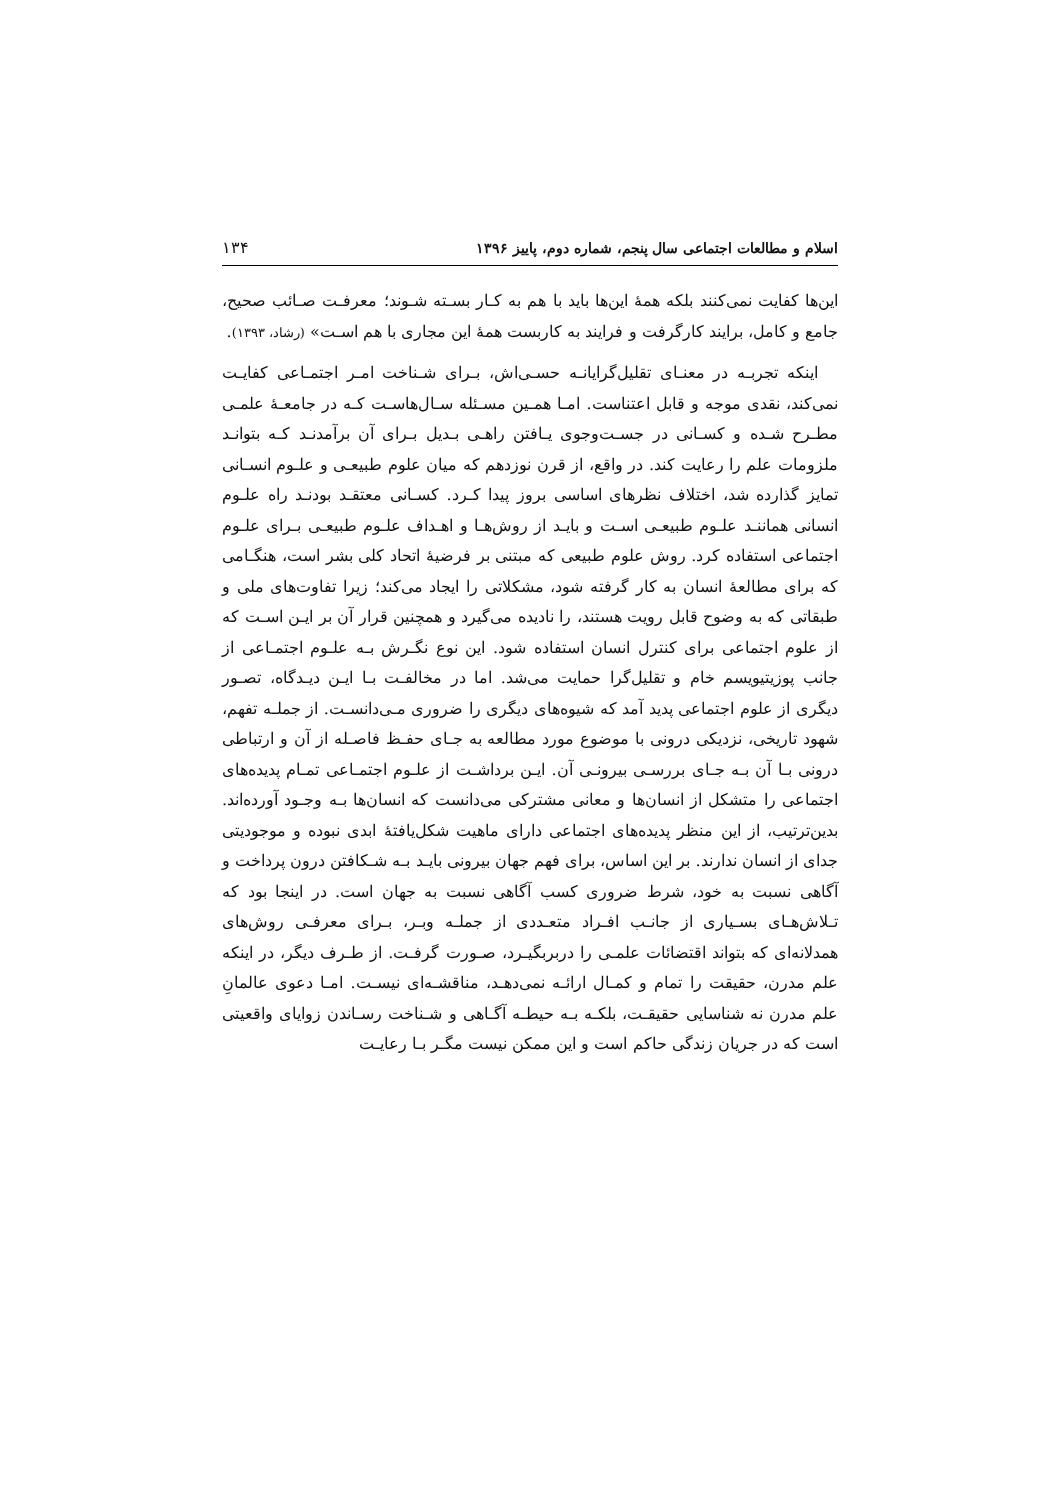اسلام و مطالعات اجتماعی سال پنجم، شماره دوم، پاییز ۱۳۹۶ ۱۳۴
این‌ها کفایت نمی‌کنند بلکه همهٔ این‌ها باید با هم به کـار بسـته شـوند؛ معرفـت صـائب صحیح، جامع و کامل، برایند کارگرفت و فرایند به کاربست همهٔ این مجاری با هم اسـت» (رشاد، ۱۳۹۳).
اینکه تجربـه در معنـای تقلیل‌گرایانـه حسـی‌اش، بـرای شـناخت امـر اجتمـاعی کفایـت نمی‌کند، نقدی موجه و قابل اعتناست. امـا همـین مسـئله سـال‌هاسـت کـه در جامعـهٔ علمـی مطـرح شـده و کسـانی در جسـت‌وجوی یـافتن راهـی بـدیل بـرای آن برآمدنـد کـه بتوانـد ملزومات علم را رعایت کند. در واقع، از قرن نوزدهم که میان علوم طبیعـی و علـوم انسـانی تمایز گذارده شد، اختلاف نظرهای اساسی بروز پیدا کـرد. کسـانی معتقـد بودنـد راه علـوم انسانی هماننـد علـوم طبیعـی اسـت و بایـد از روش‌هـا و اهـداف علـوم طبیعـی بـرای علـوم اجتماعی استفاده کرد. روش علوم طبیعی که مبتنی بر فرضیهٔ اتحاد کلی بشر است، هنگـامی که برای مطالعهٔ انسان به کار گرفته شود، مشکلاتی را ایجاد می‌کند؛ زیرا تفاوت‌های ملی و طبقاتی که به وضوح قابل رویت هستند، را نادیده می‌گیرد و همچنین قرار آن بر ایـن اسـت که از علوم اجتماعی برای کنترل انسان استفاده شود. این نوع نگـرش بـه علـوم اجتمـاعی از جانب پوزیتیویسم خام و تقلیل‌گرا حمایت می‌شد. اما در مخالفـت بـا ایـن دیـدگاه، تصـور دیگری از علوم اجتماعی پدید آمد که شیوه‌های دیگری را ضروری مـی‌دانسـت. از جملـه تفهم، شهود تاریخی، نزدیکی درونی با موضوع مورد مطالعه به جـای حفـظ فاصـله از آن و ارتباطی درونی بـا آن بـه جـای بررسـی بیرونـی آن. ایـن برداشـت از علـوم اجتمـاعی تمـام پدیده‌های اجتماعی را متشکل از انسان‌ها و معانی مشترکی می‌دانست که انسان‌ها بـه وجـود آورده‌اند. بدین‌ترتیب، از این منظر پدیده‌های اجتماعی دارای ماهیت شکل‌یافتهٔ ابدی نبوده و موجودیتی جدای از انسان ندارند. بر این اساس، برای فهم جهان بیرونی بایـد بـه شـکافتن درون پرداخت و آگاهی نسبت به خود، شرط ضروری کسب آگاهی نسبت به جهان است. در اینجا بود که تـلاش‌هـای بسـیاری از جانـب افـراد متعـددی از جملـه وبـر، بـرای معرفـی روش‌های همدلانه‌ای که بتواند اقتضائات علمـی را دربربگیـرد، صـورت گرفـت. از طـرف دیگر، در اینکه علم مدرن، حقیقت را تمام و کمـال ارائـه نمی‌دهـد، مناقشـه‌ای نیسـت. امـا دعوی عالمانِ علم مدرن نه شناسایی حقیقـت، بلکـه بـه حیطـه آگـاهی و شـناخت رسـاندن زوایای واقعیتی است که در جریان زندگی حاکم است و این ممکن نیست مگـر بـا رعایـت